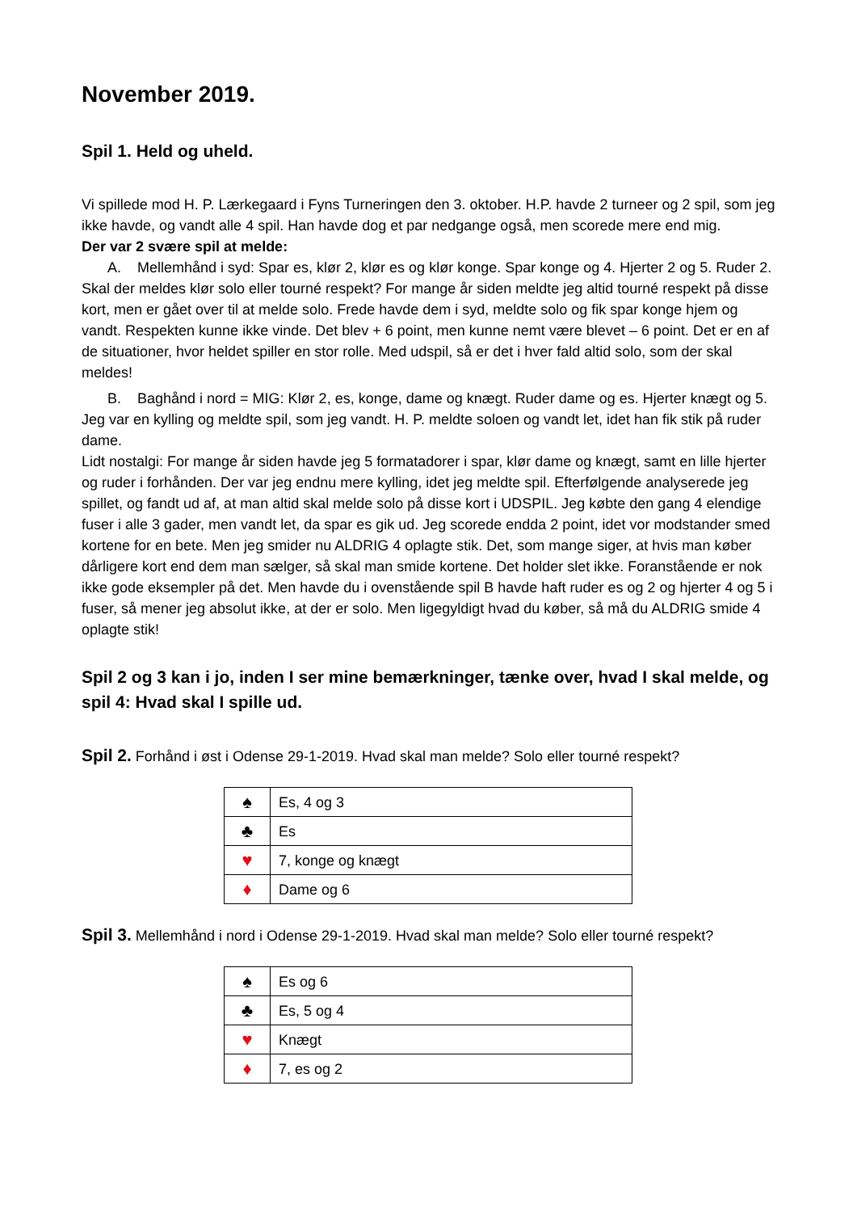November 2019.
Spil 1. Held og uheld.
Vi spillede mod H. P. Lærkegaard i Fyns Turneringen den 3. oktober. H.P. havde 2 turneer og 2 spil, som jeg ikke havde, og vandt alle 4 spil. Han havde dog et par nedgange også, men scorede mere end mig.
Der var 2 svære spil at melde:
A. Mellemhånd i syd: Spar es, klør 2, klør es og klør konge. Spar konge og 4. Hjerter 2 og 5. Ruder 2.
Skal der meldes klør solo eller tourné respekt? For mange år siden meldte jeg altid tourné respekt på disse kort, men er gået over til at melde solo. Frede havde dem i syd, meldte solo og fik spar konge hjem og vandt. Respekten kunne ikke vinde. Det blev + 6 point, men kunne nemt være blevet – 6 point. Det er en af de situationer, hvor heldet spiller en stor rolle. Med udspil, så er det i hver fald altid solo, som der skal meldes!
B. Baghånd i nord = MIG: Klør 2, es, konge, dame og knægt. Ruder dame og es. Hjerter knægt og 5.
Jeg var en kylling og meldte spil, som jeg vandt. H. P. meldte soloen og vandt let, idet han fik stik på ruder dame.
Lidt nostalgi: For mange år siden havde jeg 5 formatadorer i spar, klør dame og knægt, samt en lille hjerter og ruder i forhånden. Der var jeg endnu mere kylling, idet jeg meldte spil. Efterfølgende analyserede jeg spillet, og fandt ud af, at man altid skal melde solo på disse kort i UDSPIL. Jeg købte den gang 4 elendige fuser i alle 3 gader, men vandt let, da spar es gik ud. Jeg scorede endda 2 point, idet vor modstander smed kortene for en bete. Men jeg smider nu ALDRIG 4 oplagte stik. Det, som mange siger, at hvis man køber dårligere kort end dem man sælger, så skal man smide kortene. Det holder slet ikke. Foranstående er nok ikke gode eksempler på det. Men havde du i ovenstående spil B havde haft ruder es og 2 og hjerter 4 og 5 i fuser, så mener jeg absolut ikke, at der er solo. Men ligegyldigt hvad du køber, så må du ALDRIG smide 4 oplagte stik!
Spil 2 og 3 kan i jo, inden I ser mine bemærkninger, tænke over, hvad I skal melde, og spil 4: Hvad skal I spille ud.
Spil 2. Forhånd i øst i Odense 29-1-2019. Hvad skal man melde? Solo eller tourné respekt?
| ♠ | Es, 4 og 3 |
| ♣ | Es |
| ♥ | 7, konge og knægt |
| ♦ | Dame og 6 |
Spil 3. Mellemhånd i nord i Odense 29-1-2019. Hvad skal man melde? Solo eller tourné respekt?
| ♠ | Es og 6 |
| ♣ | Es, 5 og 4 |
| ♥ | Knægt |
| ♦ | 7, es og 2 |